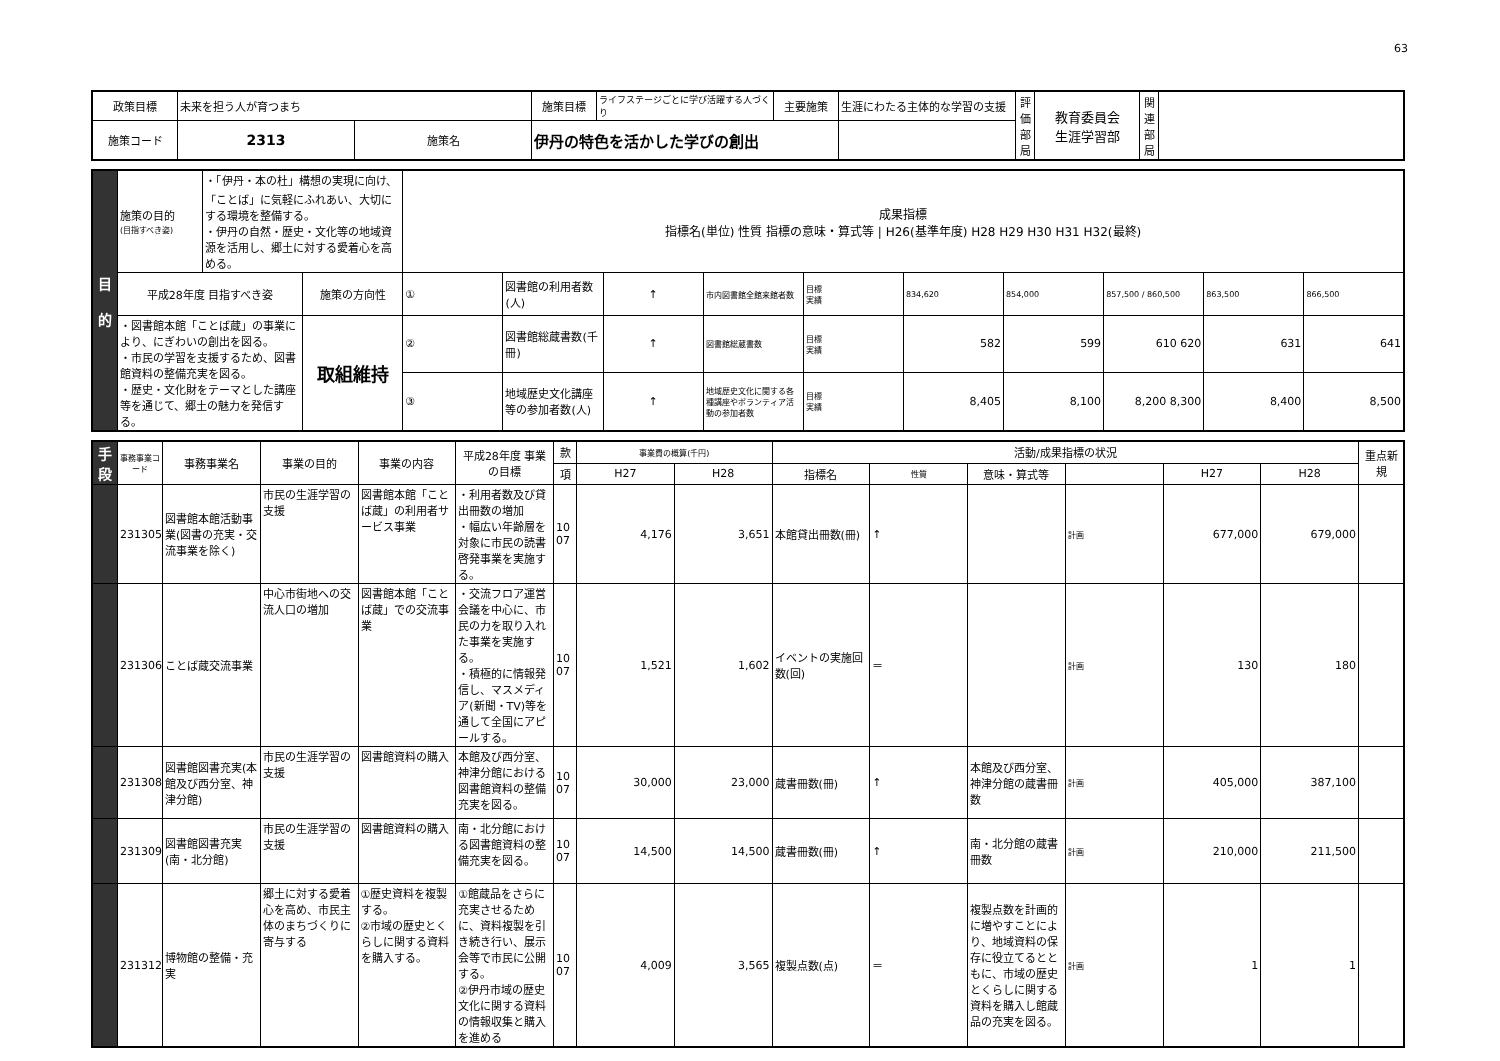63
| 政策目標 | 未来を担う人が育つまち | | 施策目標 | ライフステージごとに学び活躍する人づくり | 主要施策 | 生涯にわたる主体的な学習の支援 | 評価部局 | 教育委員会 生涯学習部 | 関連部局 | |
| 施策コード | 2313 | 施策名 | 伊丹の特色を活かした学びの創出 | | | | | | | |
| 目 的 | 施策の目的 (目指すべき姿) | ・「伊丹・本の杜」構想の実現に向け、「ことば」に気軽にふれあい、大切にする環境を整備する。 ・伊丹の自然・歴史・文化等の地域資源を活用し、郷土に対する愛着心を高める。 | | 成果指標 指標名(単位) 性質 指標の意味・算式等 / H26(基準年度) H28 H29 H30 H31 H32(最終) | | | | | | | | | |
| | 平成28年度 目指すべき姿 | | 施策の方向性 | ① | 図書館の利用者数(人) | ↑ | 市内図書館全館来館者数 | 目標 実績 | 834,620 | 854,000 | 857,500 / 860,500 | 863,500 | 866,500 |
| | ・図書館本館「ことば蔵」の事業により、にぎわいの創出を図る。 ・市民の学習を支援するため、図書館資料の整備充実を図る。 ・歴史・文化財をテーマとした講座等を通じて、郷土の魅力を発信する。 | | 取組維持 | ② | 図書館総蔵書数(千冊) | ↑ | 図書館総蔵書数 | 目標 実績 | 582 | 599 | 610 620 | 631 | 641 |
| | | | | ③ | 地域歴史文化講座等の参加者数(人) | ↑ | 地域歴史文化に関する各種講座やボランティア活動の参加者数 | 目標 実績 | 8,405 | 8,100 | 8,200 8,300 | 8,400 | 8,500 |
| 手 段 | 事務事業コード | 事務事業名 | 事業の目的 | 事業の内容 | 平成28年度 事業の目標 | 款 | 事業費の概算(千円) | | 活動/成果指標の状況 | | | | | | 重点新規 |
| --- | --- | --- | --- | --- | --- | --- | --- | --- | --- | --- | --- | --- | --- | --- | --- |
| | | | | | | 項 | H27 | H28 | 指標名 | 性質 | 意味・算式等 | | H27 | H28 | |
| | 231305 | 図書館本館活動事業(図書の充実・交流事業を除く) | 市民の生涯学習の支援 | 図書館本館「ことば蔵」の利用者サービス事業 | ・利用者数及び貸出冊数の増加 ・幅広い年齢層を対象に市民の読書啓発事業を実施する。 | 10 07 | 4,176 | 3,651 | 本館貸出冊数(冊) | ↑ | | 計画 | 677,000 | 679,000 | |
| | 231306 | ことば蔵交流事業 | 中心市街地への交流人口の増加 | 図書館本館「ことば蔵」での交流事業 | ・交流フロア運営会議を中心に、市民の力を取り入れた事業を実施する。 ・積極的に情報発信し、マスメディア(新聞・TV)等を通して全国にアピールする。 | 10 07 | 1,521 | 1,602 | イベントの実施回数(回) | ＝ | | 計画 | 130 | 180 | |
| | 231308 | 図書館図書充実(本館及び西分室、神津分館) | 市民の生涯学習の支援 | 図書館資料の購入 | 本館及び西分室、神津分館における図書館資料の整備充実を図る。 | 10 07 | 30,000 | 23,000 | 蔵書冊数(冊) | ↑ | 本館及び西分室、神津分館の蔵書冊数 | 計画 | 405,000 | 387,100 | |
| | 231309 | 図書館図書充実(南・北分館) | 市民の生涯学習の支援 | 図書館資料の購入 | 南・北分館における図書館資料の整備充実を図る。 | 10 07 | 14,500 | 14,500 | 蔵書冊数(冊) | ↑ | 南・北分館の蔵書冊数 | 計画 | 210,000 | 211,500 | |
| | 231312 | 博物館の整備・充実 | 郷土に対する愛着心を高め、市民主体のまちづくりに寄与する | ①歴史資料を複製する。 ②市域の歴史とくらしに関する資料を購入する。 | ①館蔵品をさらに充実させるために、資料複製を引き続き行い、展示会等で市民に公開する。 ②伊丹市域の歴史文化に関する資料の情報収集と購入を進める | 10 07 | 4,009 | 3,565 | 複製点数(点) | ＝ | 複製点数を計画的に増やすことにより、地域資料の保存に役立てるとともに、市域の歴史とくらしに関する資料を購入し館蔵品の充実を図る。 | 計画 | 1 | 1 | |